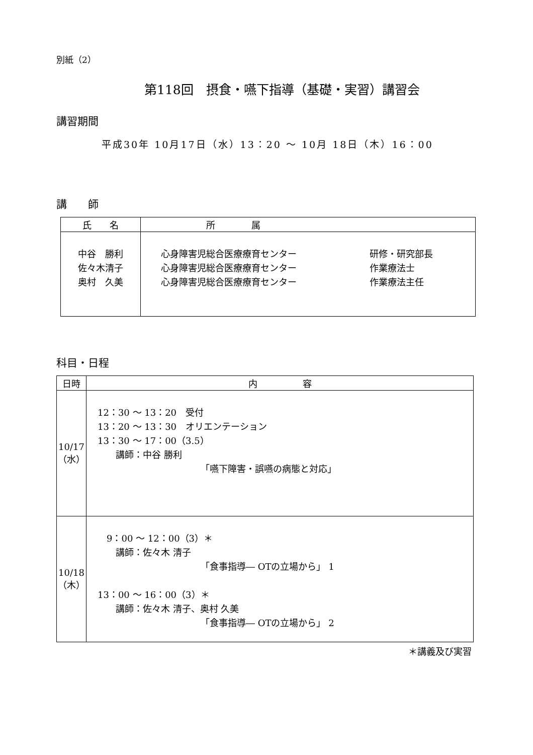別紙（2）
第118回　摂食・嚥下指導（基礎・実習）講習会
講習期間
平成30年 10月17日（水）13：20 ～ 10月 18日（木）16：00
講　　師
| 氏 名 | 所 属 |
| --- | --- |
| 中谷 勝利 佐々木清子 奥村 久美 | 心身障害児総合医療療育センター 心身障害児総合医療療育センター 心身障害児総合医療療育センター 研修・研究部長 作業療法士 作業療法主任 |
科目・日程
| 日時 | 内 容 |
| --- | --- |
| 10/17 （水） | 12：30 ～ 13：20 受付 13：20 ～ 13：30 オリエンテーション 13：30 ～ 17：00（3.5） 講師：中谷 勝利 「嚥下障害・誤嚥の病態と対応」 |
| 10/18 （木） | 9：00 ～ 12：00（3）＊ 講師：佐々木 清子 「食事指導― OTの立場から」 1 13：00 ～ 16：00（3）＊ 講師：佐々木 清子、奥村 久美 「食事指導― OTの立場から」 2 |
＊講義及び実習